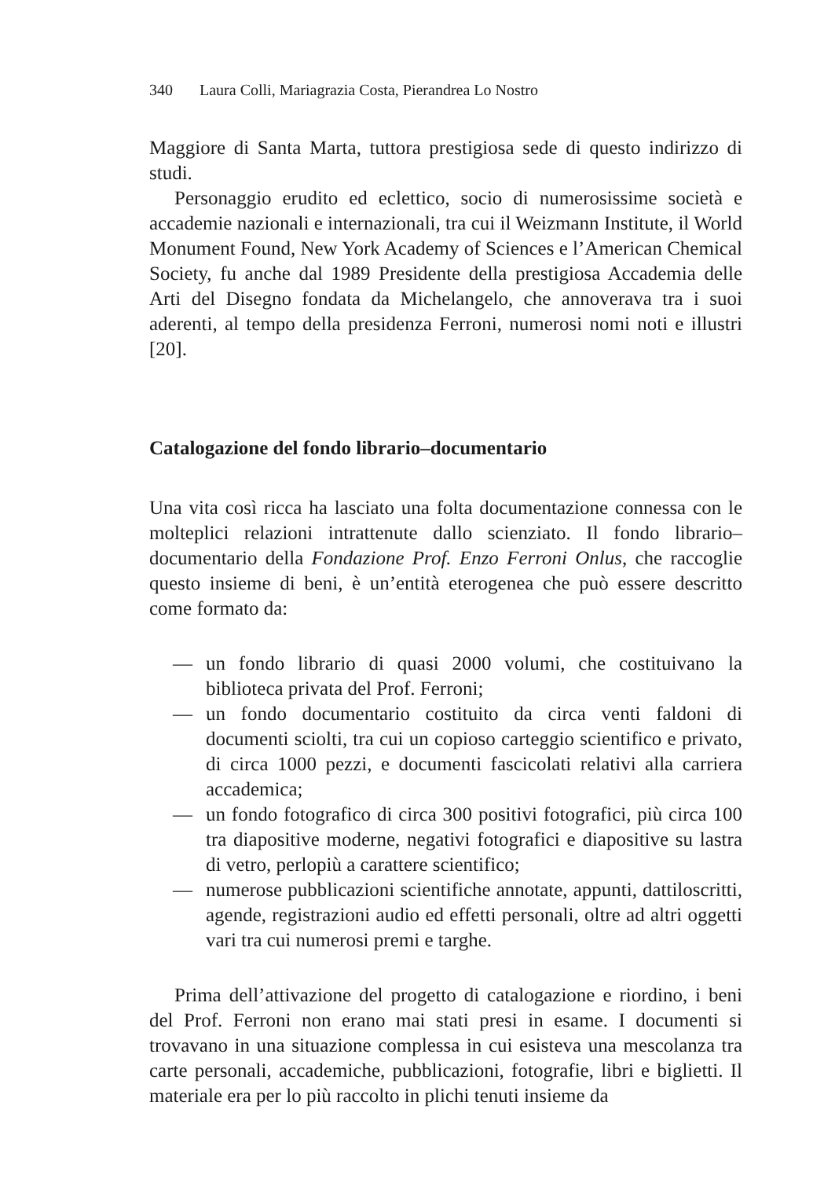340 Laura Colli, Mariagrazia Costa, Pierandrea Lo Nostro
Maggiore di Santa Marta, tuttora prestigiosa sede di questo indirizzo di studi.
Personaggio erudito ed eclettico, socio di numerosissime società e accademie nazionali e internazionali, tra cui il Weizmann Institute, il World Monument Found, New York Academy of Sciences e l’American Chemical Society, fu anche dal 1989 Presidente della prestigiosa Accademia delle Arti del Disegno fondata da Michelangelo, che annoverava tra i suoi aderenti, al tempo della presidenza Ferroni, numerosi nomi noti e illustri [20].
Catalogazione del fondo librario–documentario
Una vita così ricca ha lasciato una folta documentazione connessa con le molteplici relazioni intrattenute dallo scienziato. Il fondo librario–documentario della Fondazione Prof. Enzo Ferroni Onlus, che raccoglie questo insieme di beni, è un’entità eterogenea che può essere descritto come formato da:
— un fondo librario di quasi 2000 volumi, che costituivano la biblioteca privata del Prof. Ferroni;
— un fondo documentario costituito da circa venti faldoni di documenti sciolti, tra cui un copioso carteggio scientifico e privato, di circa 1000 pezzi, e documenti fascicolati relativi alla carriera accademica;
— un fondo fotografico di circa 300 positivi fotografici, più circa 100 tra diapositive moderne, negativi fotografici e diapositive su lastra di vetro, perlopiù a carattere scientifico;
— numerose pubblicazioni scientifiche annotate, appunti, dattiloscritti, agende, registrazioni audio ed effetti personali, oltre ad altri oggetti vari tra cui numerosi premi e targhe.
Prima dell’attivazione del progetto di catalogazione e riordino, i beni del Prof. Ferroni non erano mai stati presi in esame. I documenti si trovavano in una situazione complessa in cui esisteva una mescolanza tra carte personali, accademiche, pubblicazioni, fotografie, libri e biglietti. Il materiale era per lo più raccolto in plichi tenuti insieme da